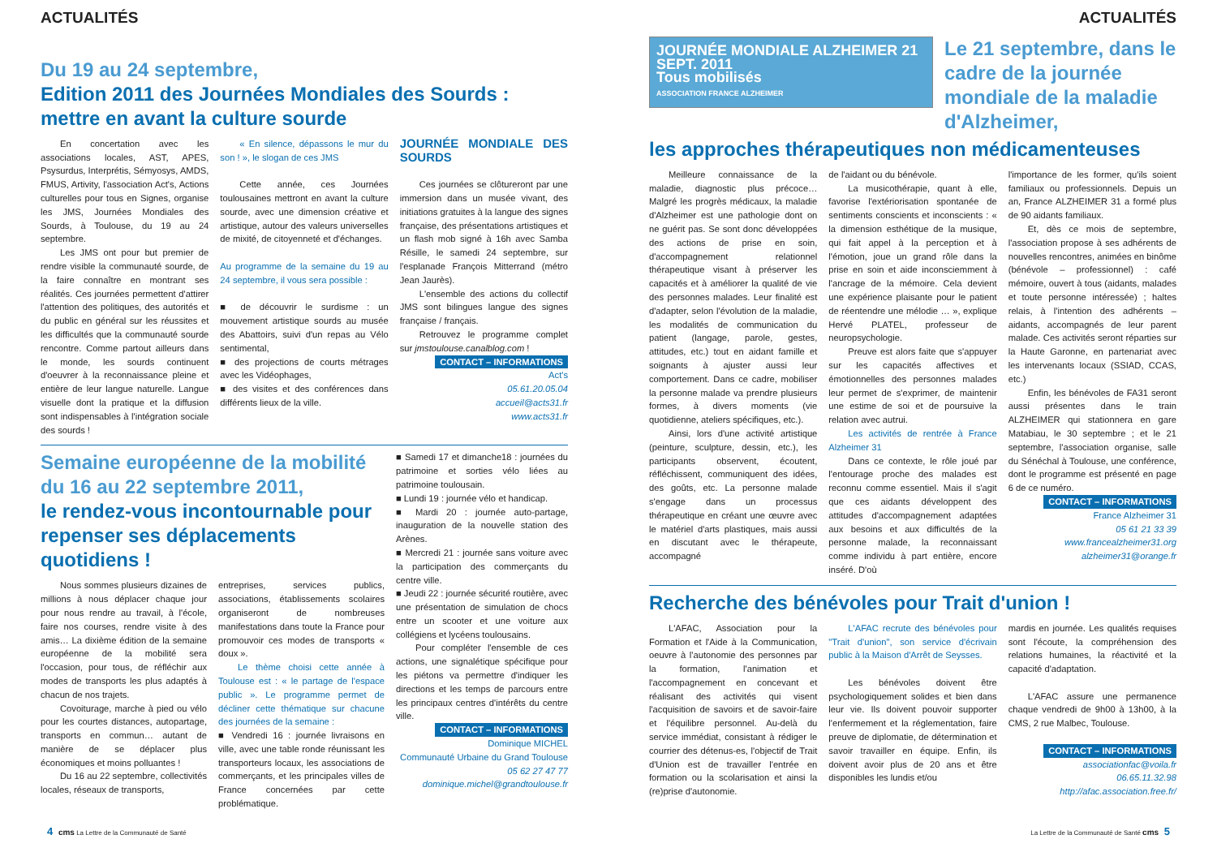ACTUALITÉS
Du 19 au 24 septembre,
Edition 2011 des Journées Mondiales des Sourds : mettre en avant la culture sourde
En concertation avec les associations locales, AST, APES, Psysurdus, Interprétis, Sémyosys, AMDS, FMUS, Artivity, l'association Act's, Actions culturelles pour tous en Signes, organise les JMS, Journées Mondiales des Sourds, à Toulouse, du 19 au 24 septembre.
Les JMS ont pour but premier de rendre visible la communauté sourde, de la faire connaître en montrant ses réalités. Ces journées permettent d'attirer l'attention des politiques, des autorités et du public en général sur les réussites et les difficultés que la communauté sourde rencontre. Comme partout ailleurs dans le monde, les sourds continuent d'oeuvrer à la reconnaissance pleine et entière de leur langue naturelle. Langue visuelle dont la pratique et la diffusion sont indispensables à l'intégration sociale des sourds !
« En silence, dépassons le mur du son ! », le slogan de ces JMS
Cette année, ces Journées toulousaines mettront en avant la culture sourde, avec une dimension créative et artistique, autour des valeurs universelles de mixité, de citoyenneté et d'échanges.
Au programme de la semaine du 19 au 24 septembre, il vous sera possible :
■ de découvrir le surdisme : un mouvement artistique sourds au musée des Abattoirs, suivi d'un repas au Vélo sentimental,
■ des projections de courts métrages avec les Vidéophages,
■ des visites et des conférences dans différents lieux de la ville.
JOURNÉE MONDIALE DES SOURDS
Ces journées se clôtureront par une immersion dans un musée vivant, des initiations gratuites à la langue des signes française, des présentations artistiques et un flash mob signé à 16h avec Samba Résille, le samedi 24 septembre, sur l'esplanade François Mitterrand (métro Jean Jaurès).
L'ensemble des actions du collectif JMS sont bilingues langue des signes française / français.
Retrouvez le programme complet sur jmstoulouse.canalblog.com !
CONTACT – INFORMATIONS
Act's
05.61.20.05.04
accueil@acts31.fr
www.acts31.fr
Semaine européenne de la mobilité du 16 au 22 septembre 2011,
le rendez-vous incontournable pour repenser ses déplacements quotidiens !
Nous sommes plusieurs dizaines de millions à nous déplacer chaque jour pour nous rendre au travail, à l'école, faire nos courses, rendre visite à des amis… La dixième édition de la semaine européenne de la mobilité sera l'occasion, pour tous, de réfléchir aux modes de transports les plus adaptés à chacun de nos trajets.
Covoiturage, marche à pied ou vélo pour les courtes distances, autopartage, transports en commun… autant de manière de se déplacer plus économiques et moins polluantes !
Du 16 au 22 septembre, collectivités locales, réseaux de transports,
entreprises, services publics, associations, établissements scolaires organiseront de nombreuses manifestations dans toute la France pour promouvoir ces modes de transports « doux ».
Le thème choisi cette année à Toulouse est : « le partage de l'espace public ». Le programme permet de décliner cette thématique sur chacune des journées de la semaine :
■ Vendredi 16 : journée livraisons en ville, avec une table ronde réunissant les transporteurs locaux, les associations de commerçants, et les principales villes de France concernées par cette problématique.
■ Samedi 17 et dimanche18 : journées du patrimoine et sorties vélo liées au patrimoine toulousain.
■ Lundi 19 : journée vélo et handicap.
■ Mardi 20 : journée auto-partage, inauguration de la nouvelle station des Arènes.
■ Mercredi 21 : journée sans voiture avec la participation des commerçants du centre ville.
■ Jeudi 22 : journée sécurité routière, avec une présentation de simulation de chocs entre un scooter et une voiture aux collégiens et lycéens toulousains.
Pour compléter l'ensemble de ces actions, une signalétique spécifique pour les piétons va permettre d'indiquer les directions et les temps de parcours entre les principaux centres d'intérêts du centre ville.
CONTACT – INFORMATIONS
Dominique MICHEL
Communauté Urbaine du Grand Toulouse
05 62 27 47 77
dominique.michel@grandtoulouse.fr
4 cms La Lettre de la Communauté de Santé
ACTUALITÉS
JOURNÉE MONDIALE ALZHEIMER 21 SEPT. 2011
Tous mobilisés
ASSOCIATION FRANCE ALZHEIMER
Le 21 septembre, dans le cadre de la journée mondiale de la maladie d'Alzheimer,
les approches thérapeutiques non médicamenteuses
Meilleure connaissance de la maladie, diagnostic plus précoce… Malgré les progrès médicaux, la maladie d'Alzheimer est une pathologie dont on ne guérit pas. Se sont donc développées des actions de prise en soin, d'accompagnement relationnel thérapeutique visant à préserver les capacités et à améliorer la qualité de vie des personnes malades. Leur finalité est d'adapter, selon l'évolution de la maladie, les modalités de communication du patient (langage, parole, gestes, attitudes, etc.) tout en aidant famille et soignants à ajuster aussi leur comportement. Dans ce cadre, mobiliser la personne malade va prendre plusieurs formes, à divers moments (vie quotidienne, ateliers spécifiques, etc.).
Ainsi, lors d'une activité artistique (peinture, sculpture, dessin, etc.), les participants observent, écoutent, réfléchissent, communiquent des idées, des goûts, etc. La personne malade s'engage dans un processus thérapeutique en créant une œuvre avec le matériel d'arts plastiques, mais aussi en discutant avec le thérapeute, accompagné
de l'aidant ou du bénévole.
La musicothérapie, quant à elle, favorise l'extériorisation spontanée de sentiments conscients et inconscients : « la dimension esthétique de la musique, qui fait appel à la perception et à l'émotion, joue un grand rôle dans la prise en soin et aide inconsciemment à l'ancrage de la mémoire. Cela devient une expérience plaisante pour le patient de réentendre une mélodie … », explique Hervé PLATEL, professeur de neuropsychologie.
Preuve est alors faite que s'appuyer sur les capacités affectives et émotionnelles des personnes malades leur permet de s'exprimer, de maintenir une estime de soi et de poursuive la relation avec autrui.
Les activités de rentrée à France Alzheimer 31
Dans ce contexte, le rôle joué par l'entourage proche des malades est reconnu comme essentiel. Mais il s'agit que ces aidants développent des attitudes d'accompagnement adaptées aux besoins et aux difficultés de la personne malade, la reconnaissant comme individu à part entière, encore inséré. D'où
l'importance de les former, qu'ils soient familiaux ou professionnels. Depuis un an, France ALZHEIMER 31 a formé plus de 90 aidants familiaux.
Et, dès ce mois de septembre, l'association propose à ses adhérents de nouvelles rencontres, animées en binôme (bénévole – professionnel) : café mémoire, ouvert à tous (aidants, malades et toute personne intéressée) ; haltes relais, à l'intention des adhérents – aidants, accompagnés de leur parent malade. Ces activités seront réparties sur la Haute Garonne, en partenariat avec les intervenants locaux (SSIAD, CCAS, etc.)
Enfin, les bénévoles de FA31 seront aussi présentes dans le train ALZHEIMER qui stationnera en gare Matabiau, le 30 septembre ; et le 21 septembre, l'association organise, salle du Sénéchal à Toulouse, une conférence, dont le programme est présenté en page 6 de ce numéro.
CONTACT – INFORMATIONS
France Alzheimer 31
05 61 21 33 39
www.francealzheimer31.org
alzheimer31@orange.fr
Recherche des bénévoles pour Trait d'union !
L'AFAC, Association pour la Formation et l'Aide à la Communication, oeuvre à l'autonomie des personnes par la formation, l'animation et l'accompagnement en concevant et réalisant des activités qui visent l'acquisition de savoirs et de savoir-faire et l'équilibre personnel. Au-delà du service immédiat, consistant à rédiger le courrier des détenus-es, l'objectif de Trait d'Union est de travailler l'entrée en formation ou la scolarisation et ainsi la (re)prise d'autonomie.
L'AFAC recrute des bénévoles pour "Trait d'union", son service d'écrivain public à la Maison d'Arrêt de Seysses.
Les bénévoles doivent être psychologiquement solides et bien dans leur vie. Ils doivent pouvoir supporter l'enfermement et la réglementation, faire preuve de diplomatie, de détermination et savoir travailler en équipe. Enfin, ils doivent avoir plus de 20 ans et être disponibles les lundis et/ou
mardis en journée. Les qualités requises sont l'écoute, la compréhension des relations humaines, la réactivité et la capacité d'adaptation.
L'AFAC assure une permanence chaque vendredi de 9h00 à 13h00, à la CMS, 2 rue Malbec, Toulouse.
CONTACT – INFORMATIONS
associationfac@voila.fr
06.65.11.32.98
http://afac.association.free.fr/
La Lettre de la Communauté de Santé cms 5